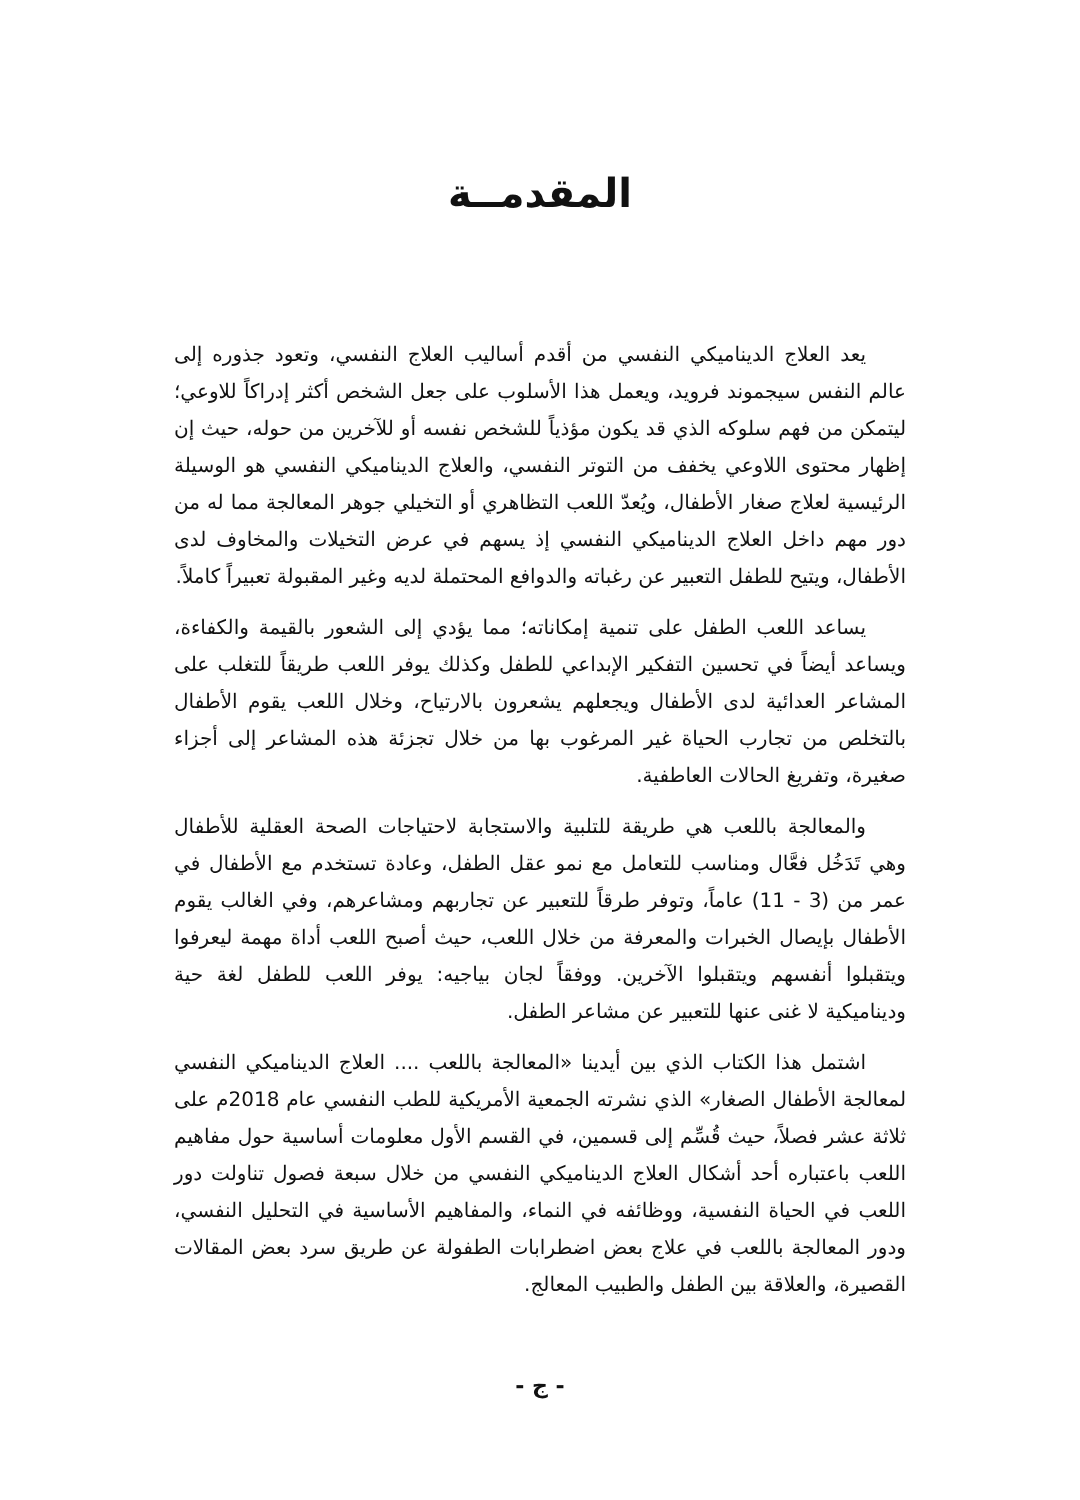المقدمــة
يعد العلاج الديناميكي النفسي من أقدم أساليب العلاج النفسي، وتعود جذوره إلى عالم النفس سيجموند فرويد، ويعمل هذا الأسلوب على جعل الشخص أكثر إدراكاً للاوعي؛ ليتمكن من فهم سلوكه الذي قد يكون مؤذياً للشخص نفسه أو للآخرين من حوله، حيث إن إظهار محتوى اللاوعي يخفف من التوتر النفسي، والعلاج الديناميكي النفسي هو الوسيلة الرئيسية لعلاج صغار الأطفال، ويُعدّ اللعب التظاهري أو التخيلي جوهر المعالجة مما له من دور مهم داخل العلاج الديناميكي النفسي إذ يسهم في عرض التخيلات والمخاوف لدى الأطفال، ويتيح للطفل التعبير عن رغباته والدوافع المحتملة لديه وغير المقبولة تعبيراً كاملاً.
يساعد اللعب الطفل على تنمية إمكاناته؛ مما يؤدي إلى الشعور بالقيمة والكفاءة، ويساعد أيضاً في تحسين التفكير الإبداعي للطفل وكذلك يوفر اللعب طريقاً للتغلب على المشاعر العدائية لدى الأطفال ويجعلهم يشعرون بالارتياح، وخلال اللعب يقوم الأطفال بالتخلص من تجارب الحياة غير المرغوب بها من خلال تجزئة هذه المشاعر إلى أجزاء صغيرة، وتفريغ الحالات العاطفية.
والمعالجة باللعب هي طريقة للتلبية والاستجابة لاحتياجات الصحة العقلية للأطفال وهي تَدَخُل فعَّال ومناسب للتعامل مع نمو عقل الطفل، وعادة تستخدم مع الأطفال في عمر من (3 - 11) عاماً، وتوفر طرقاً للتعبير عن تجاربهم ومشاعرهم، وفي الغالب يقوم الأطفال بإيصال الخبرات والمعرفة من خلال اللعب، حيث أصبح اللعب أداة مهمة ليعرفوا ويتقبلوا أنفسهم ويتقبلوا الآخرين. ووفقاً لجان بياجيه: يوفر اللعب للطفل لغة حية وديناميكية لا غنى عنها للتعبير عن مشاعر الطفل.
اشتمل هذا الكتاب الذي بين أيدينا «المعالجة باللعب .... العلاج الديناميكي النفسي لمعالجة الأطفال الصغار» الذي نشرته الجمعية الأمريكية للطب النفسي عام 2018م على ثلاثة عشر فصلاً، حيث قُسِّم إلى قسمين، في القسم الأول معلومات أساسية حول مفاهيم اللعب باعتباره أحد أشكال العلاج الديناميكي النفسي من خلال سبعة فصول تناولت دور اللعب في الحياة النفسية، ووظائفه في النماء، والمفاهيم الأساسية في التحليل النفسي، ودور المعالجة باللعب في علاج بعض اضطرابات الطفولة عن طريق سرد بعض المقالات القصيرة، والعلاقة بين الطفل والطبيب المعالج.
- ج -